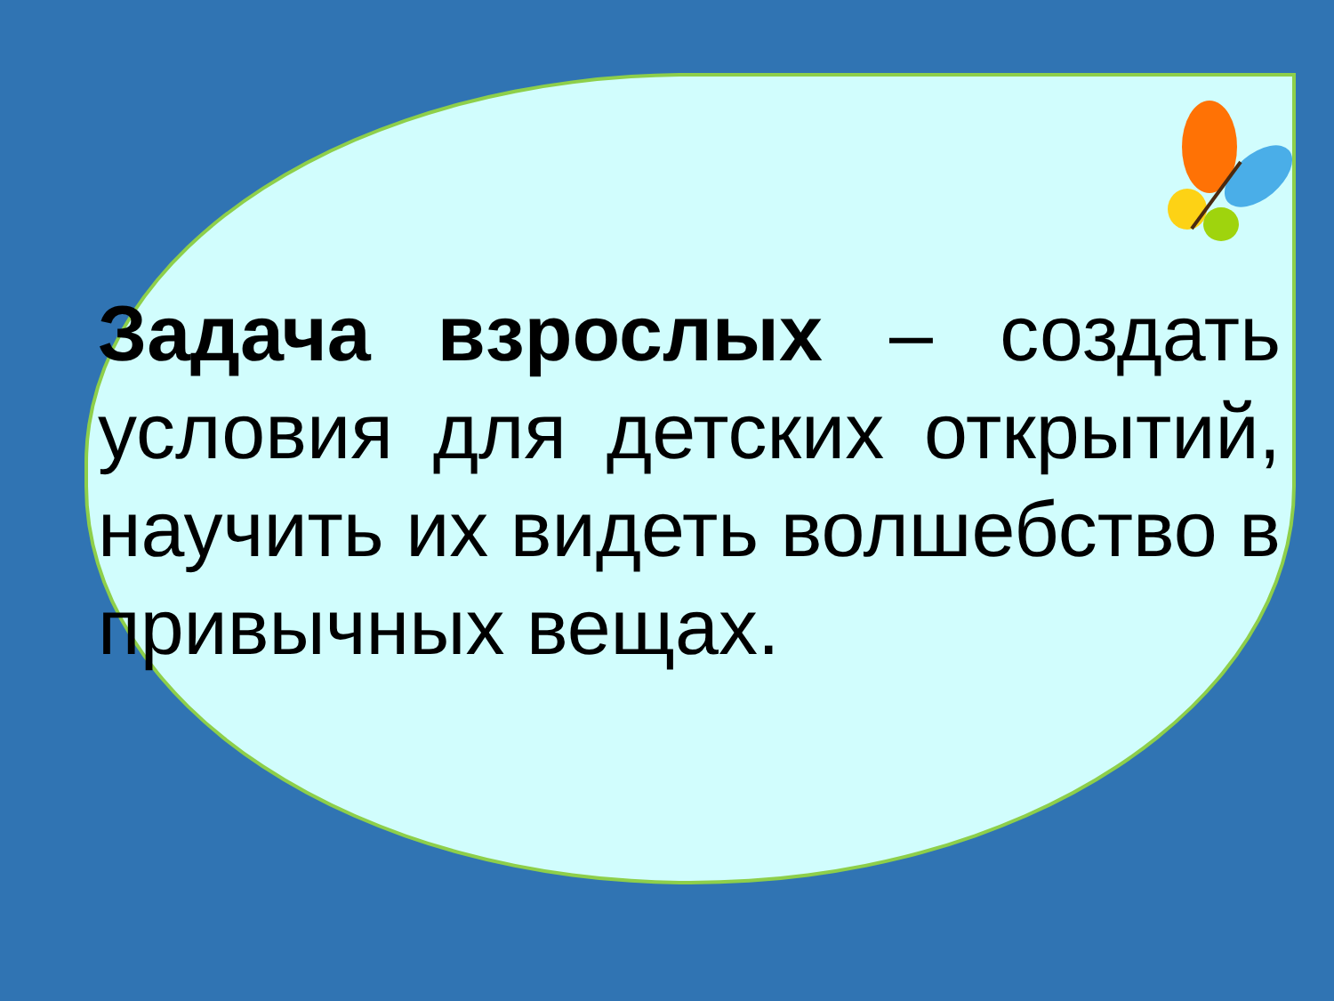Задача взрослых – создать условия для детских открытий, научить их видеть волшебство в привычных вещах.